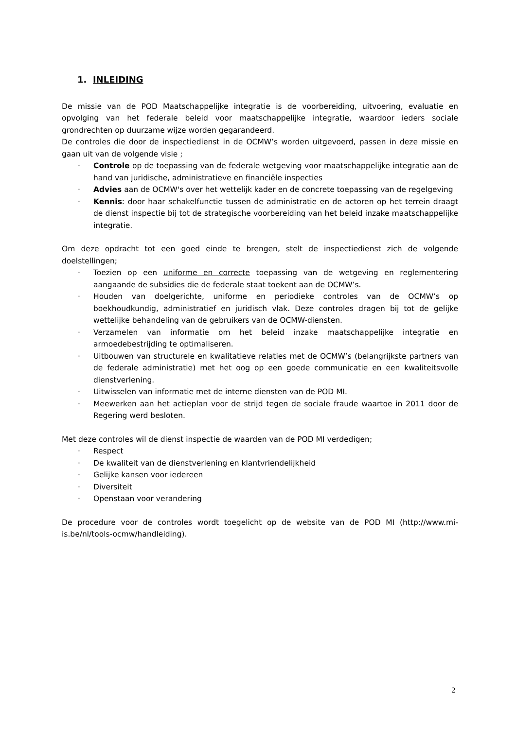1. INLEIDING
De missie van de POD Maatschappelijke integratie is de voorbereiding, uitvoering, evaluatie en opvolging van het federale beleid voor maatschappelijke integratie, waardoor ieders sociale grondrechten op duurzame wijze worden gegarandeerd.
De controles die door de inspectiedienst in de OCMW’s worden uitgevoerd, passen in deze missie en gaan uit van de volgende visie ;
· Controle op de toepassing van de federale wetgeving voor maatschappelijke integratie aan de hand van juridische, administratieve en financiële inspecties
· Advies aan de OCMW's over het wettelijk kader en de concrete toepassing van de regelgeving
· Kennis: door haar schakelfunctie tussen de administratie en de actoren op het terrein draagt de dienst inspectie bij tot de strategische voorbereiding van het beleid inzake maatschappelijke integratie.
Om deze opdracht tot een goed einde te brengen, stelt de inspectiedienst zich de volgende doelstellingen;
· Toezien op een uniforme en correcte toepassing van de wetgeving en reglementering aangaande de subsidies die de federale staat toekent aan de OCMW’s.
· Houden van doelgerichte, uniforme en periodieke controles van de OCMW’s op boekhoudkundig, administratief en juridisch vlak. Deze controles dragen bij tot de gelijke wettelijke behandeling van de gebruikers van de OCMW-diensten.
· Verzamelen van informatie om het beleid inzake maatschappelijke integratie en armoedebestrijding te optimaliseren.
· Uitbouwen van structurele en kwalitatieve relaties met de OCMW’s (belangrijkste partners van de federale administratie) met het oog op een goede communicatie en een kwaliteitsvolle dienstverlening.
· Uitwisselen van informatie met de interne diensten van de POD MI.
· Meewerken aan het actieplan voor de strijd tegen de sociale fraude waartoe in 2011 door de Regering werd besloten.
Met deze controles wil de dienst inspectie de waarden van de POD MI verdedigen;
· Respect
· De kwaliteit van de dienstverlening en klantvriendelijkheid
· Gelijke kansen voor iedereen
· Diversiteit
· Openstaan voor verandering
De procedure voor de controles wordt toegelicht op de website van de POD MI (http://www.mi-is.be/nl/tools-ocmw/handleiding).
2